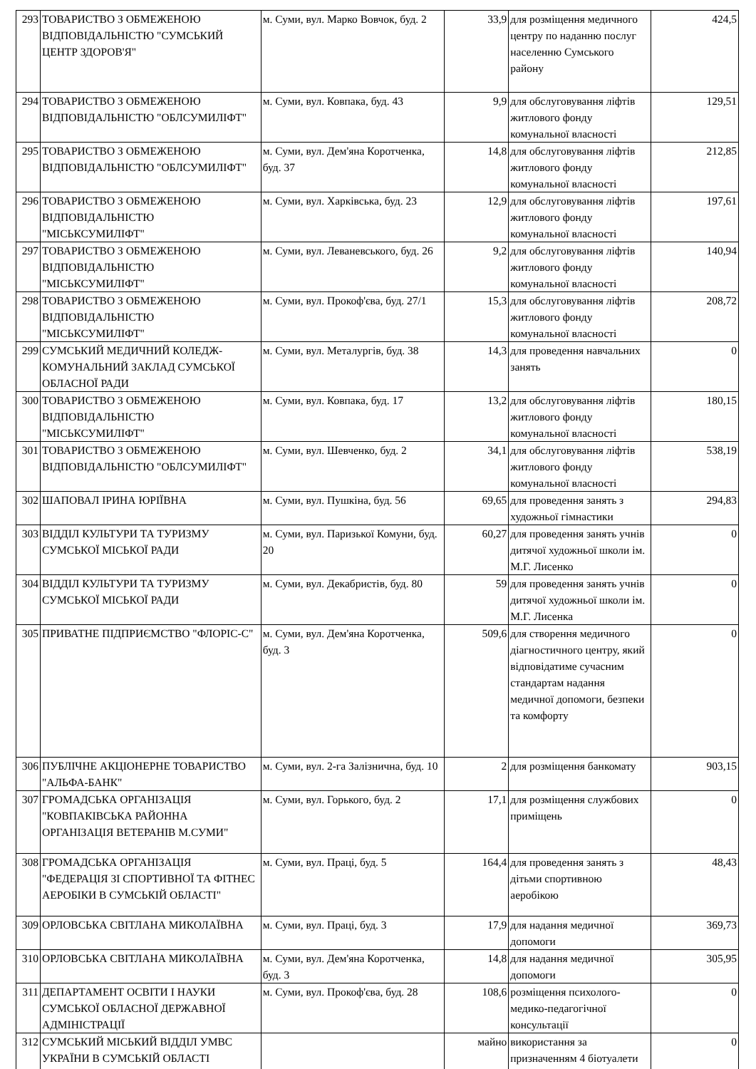| 293 | ТОВАРИСТВО З ОБМЕЖЕНОЮ ВІДПОВІДАЛЬНІСТЮ "СУМСЬКИЙ ЦЕНТР ЗДОРОВ'Я" | м. Суми, вул. Марко Вовчок, буд. 2 | 33,9 | для розміщення медичного центру по наданню послуг населенню Сумського району | 424,5 |
| 294 | ТОВАРИСТВО З ОБМЕЖЕНОЮ ВІДПОВІДАЛЬНІСТЮ "ОБЛСУМИЛІФТ" | м. Суми, вул. Ковпака, буд. 43 | 9,9 | для обслуговування ліфтів житлового фонду комунальної власності | 129,51 |
| 295 | ТОВАРИСТВО З ОБМЕЖЕНОЮ ВІДПОВІДАЛЬНІСТЮ "ОБЛСУМИЛІФТ" | м. Суми, вул. Дем'яна Коротченка, буд. 37 | 14,8 | для обслуговування ліфтів житлового фонду комунальної власності | 212,85 |
| 296 | ТОВАРИСТВО З ОБМЕЖЕНОЮ ВІДПОВІДАЛЬНІСТЮ "МІСЬКСУМИЛІФТ" | м. Суми, вул. Харківська, буд. 23 | 12,9 | для обслуговування ліфтів житлового фонду комунальної власності | 197,61 |
| 297 | ТОВАРИСТВО З ОБМЕЖЕНОЮ ВІДПОВІДАЛЬНІСТЮ "МІСЬКСУМИЛІФТ" | м. Суми, вул. Леваневського, буд. 26 | 9,2 | для обслуговування ліфтів житлового фонду комунальної власності | 140,94 |
| 298 | ТОВАРИСТВО З ОБМЕЖЕНОЮ ВІДПОВІДАЛЬНІСТЮ "МІСЬКСУМИЛІФТ" | м. Суми, вул. Прокоф'єва, буд. 27/1 | 15,3 | для обслуговування ліфтів житлового фонду комунальної власності | 208,72 |
| 299 | СУМСЬКИЙ МЕДИЧНИЙ КОЛЕДЖ-КОМУНАЛЬНИЙ ЗАКЛАД СУМСЬКОЇ ОБЛАСНОЇ РАДИ | м. Суми, вул. Металургів, буд. 38 | 14,3 | для проведення навчальних занять | 0 |
| 300 | ТОВАРИСТВО З ОБМЕЖЕНОЮ ВІДПОВІДАЛЬНІСТЮ "МІСЬКСУМИЛІФТ" | м. Суми, вул. Ковпака, буд. 17 | 13,2 | для обслуговування ліфтів житлового фонду комунальної власності | 180,15 |
| 301 | ТОВАРИСТВО З ОБМЕЖЕНОЮ ВІДПОВІДАЛЬНІСТЮ "ОБЛСУМИЛІФТ" | м. Суми, вул. Шевченко, буд. 2 | 34,1 | для обслуговування ліфтів житлового фонду комунальної власності | 538,19 |
| 302 | ШАПОВАЛ ІРИНА ЮРІЇВНА | м. Суми, вул. Пушкіна, буд. 56 | 69,65 | для проведення занять з художньої гімнастики | 294,83 |
| 303 | ВІДДІЛ КУЛЬТУРИ ТА ТУРИЗМУ СУМСЬКОЇ МІСЬКОЇ РАДИ | м. Суми, вул. Паризької Комуни, буд. 20 | 60,27 | для проведення занять учнів дитячої художньої школи ім. М.Г. Лисенко | 0 |
| 304 | ВІДДІЛ КУЛЬТУРИ ТА ТУРИЗМУ СУМСЬКОЇ МІСЬКОЇ РАДИ | м. Суми, вул. Декабристів, буд. 80 | 59 | для проведення занять учнів дитячої художньої школи ім. М.Г. Лисенка | 0 |
| 305 | ПРИВАТНЕ ПІДПРИЄМСТВО "ФЛОРІС-С" | м. Суми, вул. Дем'яна Коротченка, буд. 3 | 509,6 | для створення медичного діагностичного центру, який відповідатиме сучасним стандартам надання медичної допомоги, безпеки та комфорту | 0 |
| 306 | ПУБЛІЧНЕ АКЦІОНЕРНЕ ТОВАРИСТВО "АЛЬФА-БАНК" | м. Суми, вул. 2-га Залізнична, буд. 10 | 2 | для розміщення банкомату | 903,15 |
| 307 | ГРОМАДСЬКА ОРГАНІЗАЦІЯ "КОВПАКІВСЬКА РАЙОННА ОРГАНІЗАЦІЯ ВЕТЕРАНІВ М.СУМИ" | м. Суми, вул. Горького, буд. 2 | 17,1 | для розміщення службових приміщень | 0 |
| 308 | ГРОМАДСЬКА ОРГАНІЗАЦІЯ "ФЕДЕРАЦІЯ ЗІ СПОРТИВНОЇ ТА ФІТНЕС АЕРОБІКИ В СУМСЬКІЙ ОБЛАСТІ" | м. Суми, вул. Праці, буд. 5 | 164,4 | для проведення занять з дітьми спортивною аеробікою | 48,43 |
| 309 | ОРЛОВСЬКА СВІТЛАНА МИКОЛАЇВНА | м. Суми, вул. Праці, буд. 3 | 17,9 | для надання медичної допомоги | 369,73 |
| 310 | ОРЛОВСЬКА СВІТЛАНА МИКОЛАЇВНА | м. Суми, вул. Дем'яна Коротченка, буд. 3 | 14,8 | для надання медичної допомоги | 305,95 |
| 311 | ДЕПАРТАМЕНТ ОСВІТИ І НАУКИ СУМСЬКОЇ ОБЛАСНОЇ ДЕРЖАВНОЇ АДМІНІСТРАЦІЇ | м. Суми, вул. Прокоф'єва, буд. 28 | 108,6 | розміщення психолого-медико-педагогічної консультації | 0 |
| 312 | СУМСЬКИЙ МІСЬКИЙ ВІДДІЛ УМВС УКРАЇНИ В СУМСЬКІЙ ОБЛАСТІ | | майно | використання за призначенням 4 біотуалети | 0 |